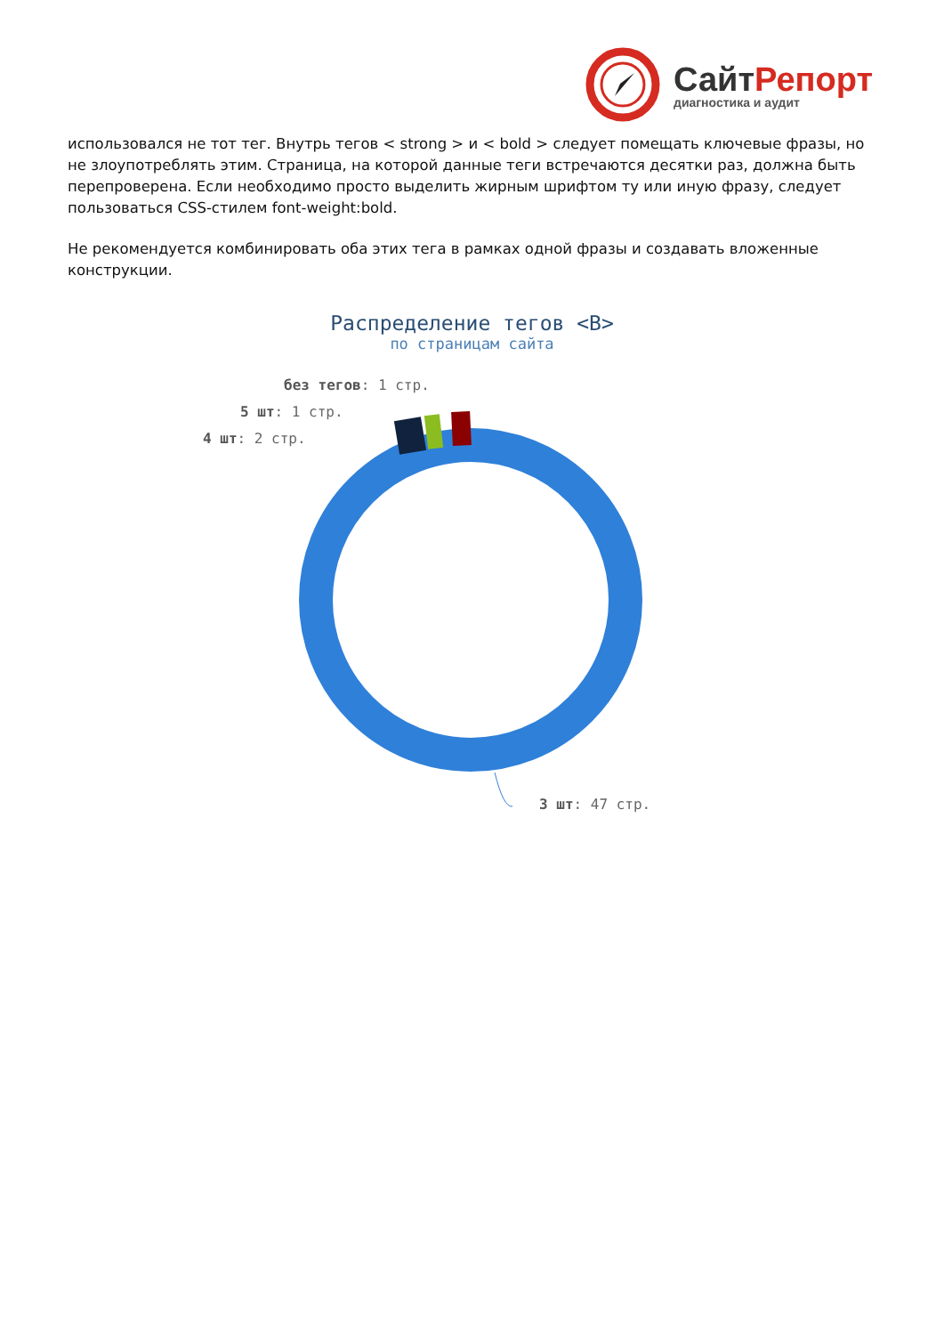СайтРепорт
диагностика и аудит
использовался не тот тег. Внутрь тегов < strong > и < bold > следует помещать ключевые фразы, но не злоупотреблять этим. Страница, на которой данные теги встречаются десятки раз, должна быть перепроверена. Если необходимо просто выделить жирным шрифтом ту или иную фразу, следует пользоваться CSS-стилем font-weight:bold.
Не рекомендуется комбинировать оба этих тега в рамках одной фразы и создавать вложенные конструкции.
Распределение тегов <B>
по страницам сайта
без тегов: 1 стр.
5 шт: 1 стр.
4 шт: 2 стр.
3 шт: 47 стр.